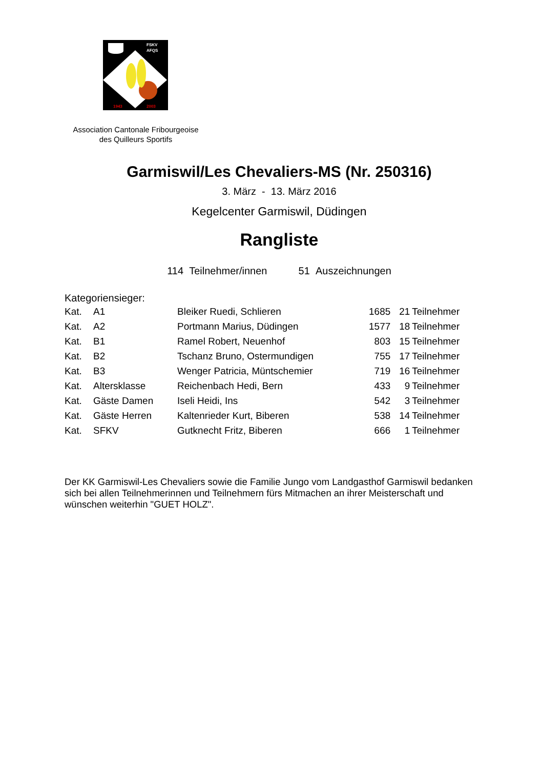FSKV
AFQS
1943
2003
Association Cantonale Fribourgeoise
des Quilleurs Sportifs
Garmiswil/Les Chevaliers-MS (Nr. 250316)
3. März - 13. März 2016
Kegelcenter Garmiswil, Düdingen
Rangliste
114 Teilnehmer/innen 51 Auszeichnungen
Kategoriensieger:
| Kat. | A1 | Bleiker Ruedi, Schlieren | 1685 | 21 | Teilnehmer |
| Kat. | A2 | Portmann Marius, Düdingen | 1577 | 18 | Teilnehmer |
| Kat. | B1 | Ramel Robert, Neuenhof | 803 | 15 | Teilnehmer |
| Kat. | B2 | Tschanz Bruno, Ostermundigen | 755 | 17 | Teilnehmer |
| Kat. | B3 | Wenger Patricia, Müntschemier | 719 | 16 | Teilnehmer |
| Kat. | Altersklasse | Reichenbach Hedi, Bern | 433 | 9 | Teilnehmer |
| Kat. | Gäste Damen | Iseli Heidi, Ins | 542 | 3 | Teilnehmer |
| Kat. | Gäste Herren | Kaltenrieder Kurt, Biberen | 538 | 14 | Teilnehmer |
| Kat. | SFKV | Gutknecht Fritz, Biberen | 666 | 1 | Teilnehmer |
Der KK Garmiswil-Les Chevaliers sowie die Familie Jungo vom Landgasthof Garmiswil bedanken sich bei allen Teilnehmerinnen und Teilnehmern fürs Mitmachen an ihrer Meisterschaft und wünschen weiterhin "GUET HOLZ".